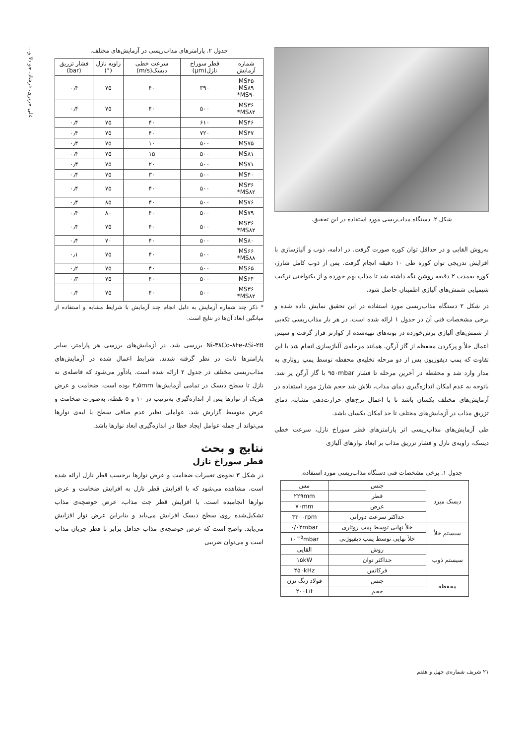شکل ۲. دستگاه مذاب‌ریسی مورد استفاده در این تحقیق.
به‌روش القایی و در حداقل توان کوره صورت گرفت. در ادامه، ذوب و آلیاژسازی با افزایش تدریجی توان کوره طی ۱۰ دقیقه انجام گرفت. پس از ذوب کامل شارژ، کوره به‌مدت ۲ دقیقه روشن نگه داشته شد تا مذاب بهم خورده و از یکنواختی ترکیب شیمیایی شمش‌های آلیاژی اطمینان حاصل شود.
در شکل ۲ دستگاه مذاب‌ریسی مورد استفاده در این تحقیق نمایش داده شده و برخی مشخصات فنی آن در جدول ۱ ارائه شده است. در هر بار مذاب‌ریسی تکه‌یی از شمش‌های آلیاژی برش‌خورده در بوته‌های تهیه‌شده از کوارتز قرار گرفت و سپس اعمال خلأ و پرکردن محفظه از گاز آرگن، همانند مرحله‌ی آلیاژسازی انجام شد با این تفاوت که پمپ دیفوزیون پس از دو مرحله تخلیه‌ی محفظه توسط پمپ روتاری به مدار وارد شد و محفظه در آخرین مرحله تا فشار ۹۵۰mbar با گاز آرگن پر شد. باتوجه به عدم امکان اندازه‌گیری دمای مذاب، تلاش شد حجم شارژ مورد استفاده در آزمایش‌های مختلف یکسان باشد تا با اعمال نرخ‌های حرارت‌دهی مشابه، دمای تزریق مذاب در آزمایش‌های مختلف تا حد امکان یکسان باشد.
طی آزمایش‌های مذاب‌ریسی اثر پارامترهای قطر سوراخ نازل، سرعت خطی دیسک، زاویه‌ی نازل و فشار تزریق مذاب بر ابعاد نوارهای آلیاژی
جدول ۱. برخی مشخصات فنی دستگاه مذاب‌ریسی مورد استفاده.
| دیسک مبرد | جنس | مس |
| | قطر | ۲۲۹mm |
| | عرض | ۷۰mm |
| | حداکثر سرعت دورانی | ۳۳۰۰rpm |
| سیستم خلأ | خلأ نهایی توسط پمپ روتاری | ۰/۰۲mbar |
| | خلأ نهایی توسط پمپ دیفیوژنی | ۱۰<sup>−۵</sup>mbar |
| سیستم ذوب | روش | القایی |
| | حداکثر توان | ۱۵kW |
| | فرکانس | ۴۵۰kHz |
| محفظه | جنس | فولاد زنگ نزن |
| | حجم | ۲۰۰Lit |
جدول ۲. پارامترهای مذاب‌ریسی در آزمایش‌های مختلف.
| شماره آزمایش | قطر سوراخ نازل(μm) | سرعت خطی دیسک(m/s) | زاویه نازل (°) | فشار تزریق (bar) |
| --- | --- | --- | --- | --- |
| MS۴۵ MS۸۹ MS۹۰* | ۳۹۰ | ۴۰ | ۷۵ | ۰٫۴ |
| MS۳۶ MS۸۲* | ۵۰۰ | ۴۰ | ۷۵ | ۰٫۴ |
| MS۴۶ | ۶۱۰ | ۴۰ | ۷۵ | ۰٫۴ |
| MS۴۷ | ۷۲۰ | ۴۰ | ۷۵ | ۰٫۴ |
| MS۷۵ | ۵۰۰ | ۱۰ | ۷۵ | ۰٫۴ |
| MS۸۱ | ۵۰۰ | ۱۵ | ۷۵ | ۰٫۴ |
| MS۷۱ | ۵۰۰ | ۲۰ | ۷۵ | ۰٫۴ |
| MS۴۰ | ۵۰۰ | ۳۰ | ۷۵ | ۰٫۴ |
| MS۳۶ MS۸۲* | ۵۰۰ | ۴۰ | ۷۵ | ۰٫۴ |
| MS۷۶ | ۵۰۰ | ۴۰ | ۸۵ | ۰٫۴ |
| MS۷۹ | ۵۰۰ | ۴۰ | ۸۰ | ۰٫۴ |
| MS۳۶ MS۸۲* | ۵۰۰ | ۴۰ | ۷۵ | ۰٫۴ |
| MS۸۰ | ۵۰۰ | ۴۰ | ۷۰ | ۰٫۴ |
| MS۶۶ MS۸۸* | ۵۰۰ | ۴۰ | ۷۵ | ۰٫۱ |
| MS۶۵ | ۵۰۰ | ۴۰ | ۷۵ | ۰٫۲ |
| MS۶۴ | ۵۰۰ | ۴۰ | ۷۵ | ۰٫۳ |
| MS۳۶ MS۸۲* | ۵۰۰ | ۴۰ | ۷۵ | ۰٫۴ |
* ذکر چند شماره آزمایش به دلیل انجام چند آزمایش با شرایط مشابه و استفاده از میانگین ابعاد آن‌ها در نتایج است.
Ni-۳۸Co-۸Fe-۸Si-۲B بررسی شد. در آزمایش‌های بررسی هر پارامتر، سایر پارامترها ثابت در نظر گرفته شدند. شرایط اعمال شده در آزمایش‌های مذاب‌ریسی مختلف در جدول ۲ ارائه شده است. یادآور می‌شود که فاصله‌ی نه نازل تا سطح دیسک در تمامی آزمایش‌ها ۲٫۵mm بوده است. ضخامت و عرض هریک از نوارها پس از اندازه‌گیری به‌ترتیب در ۱۰ و ۵ نقطه، به‌صورت ضخامت و عرض متوسط گزارش شد. عواملی نظیر عدم صافی سطح یا لبه‌ی نوارها می‌تواند از جمله عوامل ایجاد خطا در اندازه‌گیری ابعاد نوارها باشد.
نتایج و بحث
قطر سوراخ نازل
در شکل ۳ نحوه‌ی تغییرات ضخامت و عرض نوارها برحسب قطر نازل ارائه شده است. مشاهده می‌شود که با افزایش قطر نازل به افزایش ضخامت و عرض نوارها انجامیده است. با افزایش قطر جت مذاب، عرض حوضچه‌ی مذاب تشکیل‌شده روی سطح دیسک افزایش می‌یابد و بنابراین عرض نوار افزایش می‌یابد. واضح است که عرض حوضچه‌ی مذاب حداقل برابر با قطر جریان مذاب است و می‌توان ضریبی
۲۱ شریف شماره‌ی چهل و هفتم
علی جزیری، فرشاد، جو دلا و...